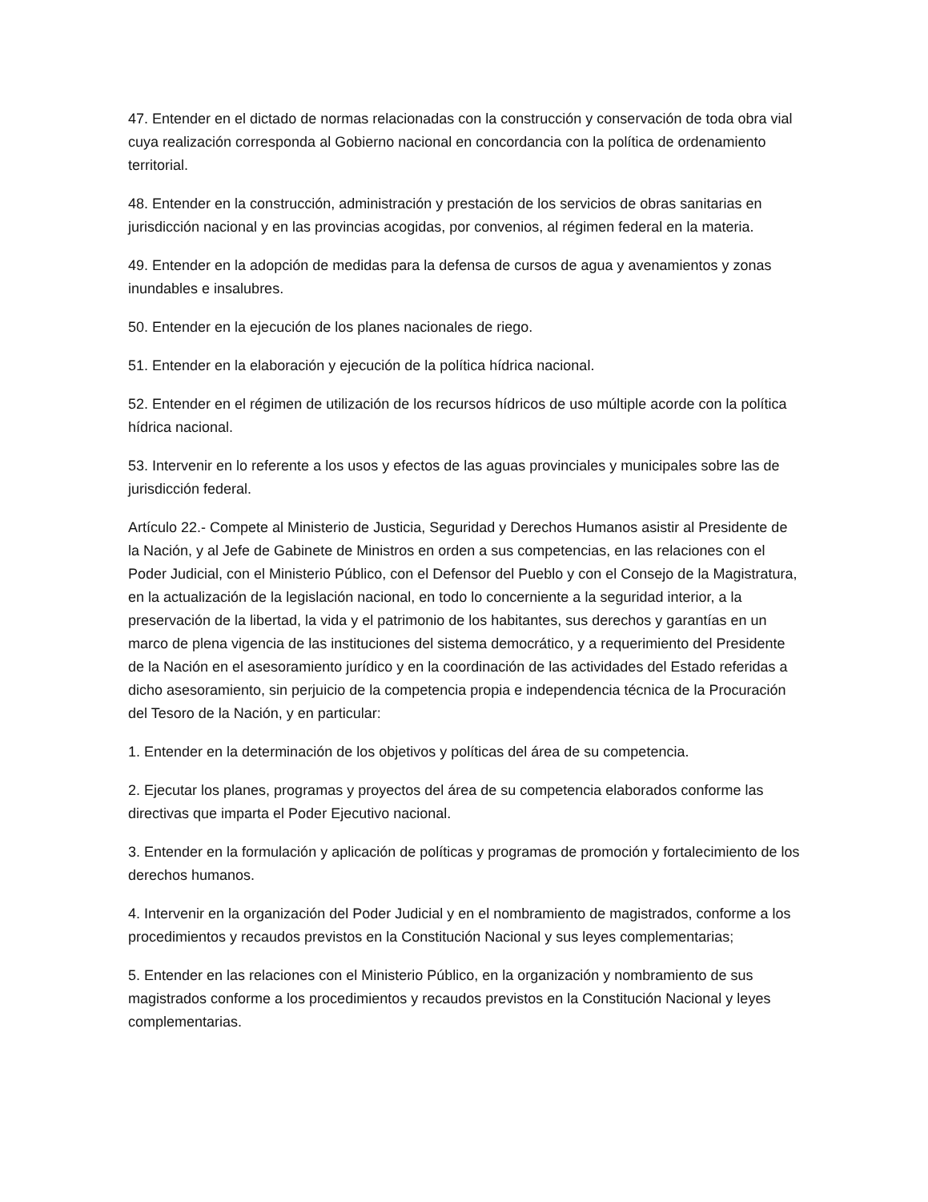47. Entender en el dictado de normas relacionadas con la construcción y conservación de toda obra vial cuya realización corresponda al Gobierno nacional en concordancia con la política de ordenamiento territorial.
48. Entender en la construcción, administración y prestación de los servicios de obras sanitarias en jurisdicción nacional y en las provincias acogidas, por convenios, al régimen federal en la materia.
49. Entender en la adopción de medidas para la defensa de cursos de agua y avenamientos y zonas inundables e insalubres.
50. Entender en la ejecución de los planes nacionales de riego.
51. Entender en la elaboración y ejecución de la política hídrica nacional.
52. Entender en el régimen de utilización de los recursos hídricos de uso múltiple acorde con la política hídrica nacional.
53. Intervenir en lo referente a los usos y efectos de las aguas provinciales y municipales sobre las de jurisdicción federal.
Artículo 22.- Compete al Ministerio de Justicia, Seguridad y Derechos Humanos asistir al Presidente de la Nación, y al Jefe de Gabinete de Ministros en orden a sus competencias, en las relaciones con el Poder Judicial, con el Ministerio Público, con el Defensor del Pueblo y con el Consejo de la Magistratura, en la actualización de la legislación nacional, en todo lo concerniente a la seguridad interior, a la preservación de la libertad, la vida y el patrimonio de los habitantes, sus derechos y garantías en un marco de plena vigencia de las instituciones del sistema democrático, y a requerimiento del Presidente de la Nación en el asesoramiento jurídico y en la coordinación de las actividades del Estado referidas a dicho asesoramiento, sin perjuicio de la competencia propia e independencia técnica de la Procuración del Tesoro de la Nación, y en particular:
1. Entender en la determinación de los objetivos y políticas del área de su competencia.
2. Ejecutar los planes, programas y proyectos del área de su competencia elaborados conforme las directivas que imparta el Poder Ejecutivo nacional.
3. Entender en la formulación y aplicación de políticas y programas de promoción y fortalecimiento de los derechos humanos.
4. Intervenir en la organización del Poder Judicial y en el nombramiento de magistrados, conforme a los procedimientos y recaudos previstos en la Constitución Nacional y sus leyes complementarias;
5. Entender en las relaciones con el Ministerio Público, en la organización y nombramiento de sus magistrados conforme a los procedimientos y recaudos previstos en la Constitución Nacional y leyes complementarias.